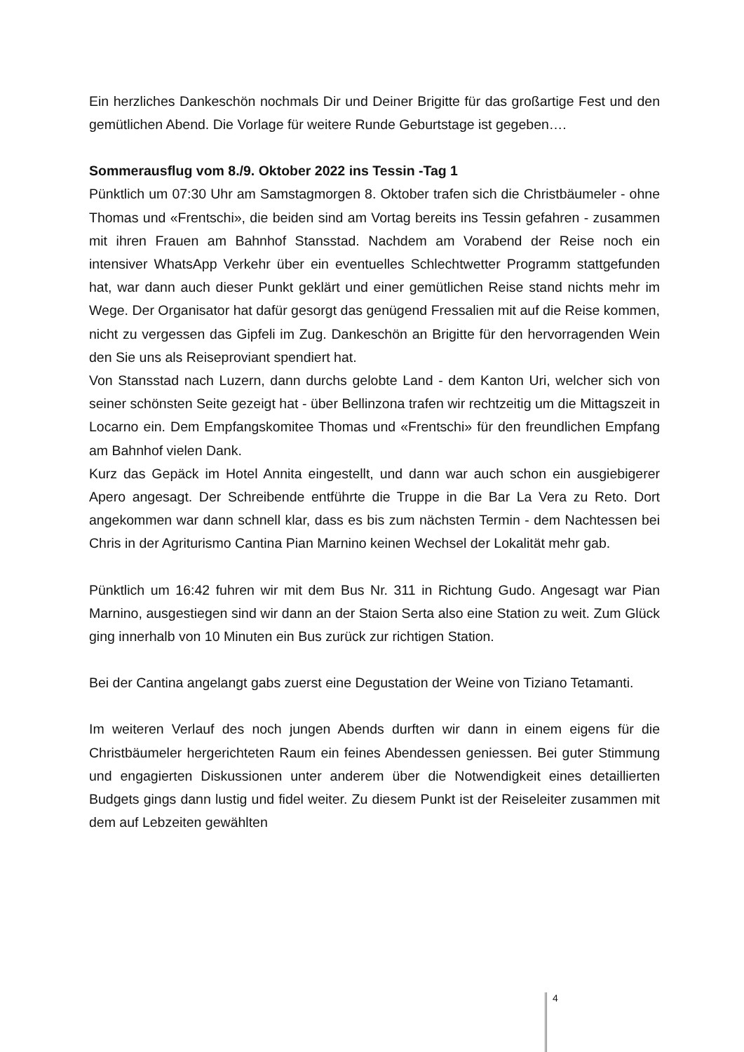Ein herzliches Dankeschön nochmals Dir und Deiner Brigitte für das großartige Fest und den gemütlichen Abend. Die Vorlage für weitere Runde Geburtstage ist gegeben….
Sommerausflug vom 8./9. Oktober 2022 ins Tessin -Tag 1
Pünktlich um 07:30 Uhr am Samstagmorgen 8. Oktober trafen sich die Christbäumeler - ohne Thomas und «Frentschi», die beiden sind am Vortag bereits ins Tessin gefahren - zusammen mit ihren Frauen am Bahnhof Stansstad. Nachdem am Vorabend der Reise noch ein intensiver WhatsApp Verkehr über ein eventuelles Schlechtwetter Programm stattgefunden hat, war dann auch dieser Punkt geklärt und einer gemütlichen Reise stand nichts mehr im Wege. Der Organisator hat dafür gesorgt das genügend Fressalien mit auf die Reise kommen, nicht zu vergessen das Gipfeli im Zug. Dankeschön an Brigitte für den hervorragenden Wein den Sie uns als Reiseproviant spendiert hat.
Von Stansstad nach Luzern, dann durchs gelobte Land - dem Kanton Uri, welcher sich von seiner schönsten Seite gezeigt hat - über Bellinzona trafen wir rechtzeitig um die Mittagszeit in Locarno ein. Dem Empfangskomitee Thomas und «Frentschi» für den freundlichen Empfang am Bahnhof vielen Dank.
Kurz das Gepäck im Hotel Annita eingestellt, und dann war auch schon ein ausgiebigerer Apero angesagt. Der Schreibende entführte die Truppe in die Bar La Vera zu Reto. Dort angekommen war dann schnell klar, dass es bis zum nächsten Termin - dem Nachtessen bei Chris in der Agriturismo Cantina Pian Marnino keinen Wechsel der Lokalität mehr gab.
Pünktlich um 16:42 fuhren wir mit dem Bus Nr. 311 in Richtung Gudo. Angesagt war Pian Marnino, ausgestiegen sind wir dann an der Staion Serta also eine Station zu weit. Zum Glück ging innerhalb von 10 Minuten ein Bus zurück zur richtigen Station.
Bei der Cantina angelangt gabs zuerst eine Degustation der Weine von Tiziano Tetamanti.
Im weiteren Verlauf des noch jungen Abends durften wir dann in einem eigens für die Christbäumeler hergerichteten Raum ein feines Abendessen geniessen. Bei guter Stimmung und engagierten Diskussionen unter anderem über die Notwendigkeit eines detaillierten Budgets gings dann lustig und fidel weiter. Zu diesem Punkt ist der Reiseleiter zusammen mit dem auf Lebzeiten gewählten
4